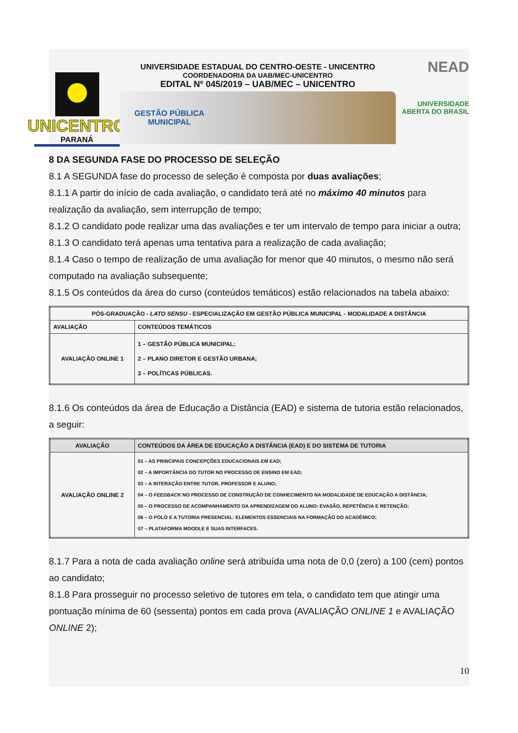UNICENTRO
PARANÁ
UNIVERSIDADE ESTADUAL DO CENTRO-OESTE - UNICENTRO
COORDENADORIA DA UAB/MEC-UNICENTRO
EDITAL Nº 045/2019 – UAB/MEC – UNICENTRO
GESTÃO PÚBLICA
MUNICIPAL
NEAD
UNIVERSIDADE
ABERTA DO BRASIL
8 DA SEGUNDA FASE DO PROCESSO DE SELEÇÃO
8.1 A SEGUNDA fase do processo de seleção é composta por duas avaliações;
8.1.1 A partir do início de cada avaliação, o candidato terá até no máximo 40 minutos para realização da avaliação, sem interrupção de tempo;
8.1.2 O candidato pode realizar uma das avaliações e ter um intervalo de tempo para iniciar a outra;
8.1.3 O candidato terá apenas uma tentativa para a realização de cada avaliação;
8.1.4 Caso o tempo de realização de uma avaliação for menor que 40 minutos, o mesmo não será computado na avaliação subsequente;
8.1.5 Os conteúdos da área do curso (conteúdos temáticos) estão relacionados na tabela abaixo:
| PÓS-GRADUAÇÃO - LATO SENSU - ESPECIALIZAÇÃO EM GESTÃO PÚBLICA MUNICIPAL - MODALIDADE A DISTÂNCIA | |
| --- | --- |
| AVALIAÇÃO | CONTEÚDOS TEMÁTICOS |
| AVALIAÇÃO ONLINE 1 | 1 – GESTÃO PÚBLICA MUNICIPAL; 2 – PLANO DIRETOR E GESTÃO URBANA; 3 – POLÍTICAS PÚBLICAS. |
8.1.6 Os conteúdos da área de Educação a Distância (EAD) e sistema de tutoria estão relacionados, a seguir:
| AVALIAÇÃO | CONTEÚDOS DA ÁREA DE EDUCAÇÃO A DISTÂNCIA (EAD) E DO SISTEMA DE TUTORIA |
| --- | --- |
| AVALIAÇÃO ONLINE 2 | 01 – AS PRINCIPAIS CONCEPÇÕES EDUCACIONAIS EM EAD; 02 – A IMPORTÂNCIA DO TUTOR NO PROCESSO DE ENSINO EM EAD; 03 – A INTERAÇÃO ENTRE TUTOR, PROFESSOR E ALUNO; 04 – O FEEDBACK NO PROCESSO DE CONSTRUÇÃO DE CONHECIMENTO NA MODALIDADE DE EDUCAÇÃO A DISTÂNCIA; 05 – O PROCESSO DE ACOMPANHAMENTO DA APRENDIZAGEM DO ALUNO: EVASÃO, REPETÊNCIA E RETENÇÃO; 06 – O POLO E A TUTORIA PRESENCIAL: ELEMENTOS ESSENCIAIS NA FORMAÇÃO DO ACADÊMICO; 07 – PLATAFORMA MOODLE E SUAS INTERFACES. |
8.1.7 Para a nota de cada avaliação online será atribuída uma nota de 0,0 (zero) a 100 (cem) pontos ao candidato;
8.1.8 Para prosseguir no processo seletivo de tutores em tela, o candidato tem que atingir uma pontuação mínima de 60 (sessenta) pontos em cada prova (AVALIAÇÃO ONLINE 1 e AVALIAÇÃO ONLINE 2);
10